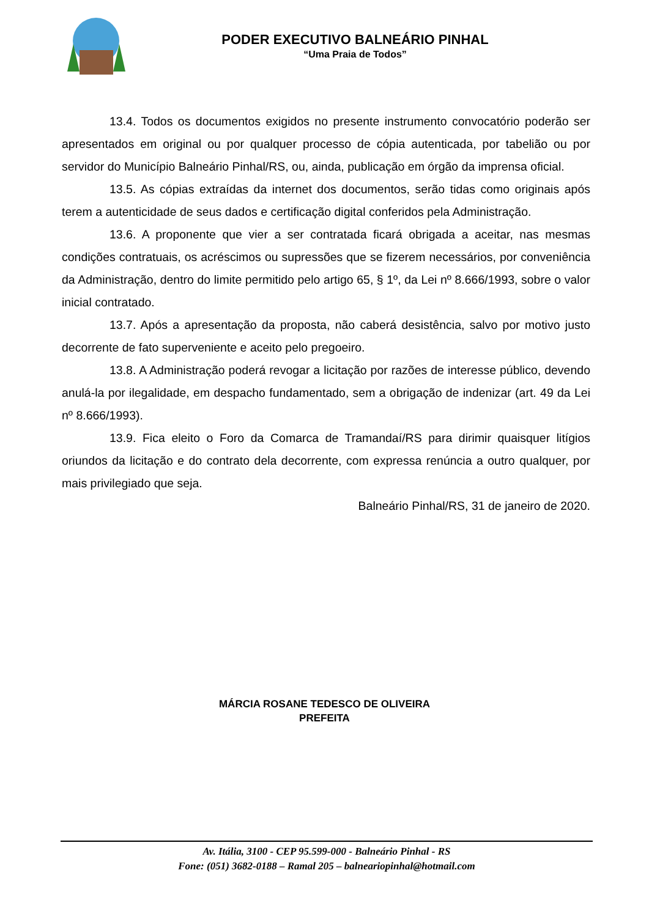PODER EXECUTIVO BALNEÁRIO PINHAL
“Uma Praia de Todos”
13.4. Todos os documentos exigidos no presente instrumento convocatório poderão ser apresentados em original ou por qualquer processo de cópia autenticada, por tabelião ou por servidor do Município Balneário Pinhal/RS, ou, ainda, publicação em órgão da imprensa oficial.
13.5. As cópias extraídas da internet dos documentos, serão tidas como originais após terem a autenticidade de seus dados e certificação digital conferidos pela Administração.
13.6. A proponente que vier a ser contratada ficará obrigada a aceitar, nas mesmas condições contratuais, os acréscimos ou supressões que se fizerem necessários, por conveniência da Administração, dentro do limite permitido pelo artigo 65, § 1º, da Lei nº 8.666/1993, sobre o valor inicial contratado.
13.7. Após a apresentação da proposta, não caberá desistência, salvo por motivo justo decorrente de fato superveniente e aceito pelo pregoeiro.
13.8. A Administração poderá revogar a licitação por razões de interesse público, devendo anulá-la por ilegalidade, em despacho fundamentado, sem a obrigação de indenizar (art. 49 da Lei nº 8.666/1993).
13.9. Fica eleito o Foro da Comarca de Tramandaí/RS para dirimir quaisquer litígios oriundos da licitação e do contrato dela decorrente, com expressa renúncia a outro qualquer, por mais privilegiado que seja.
Balneário Pinhal/RS, 31 de janeiro de 2020.
MÁRCIA ROSANE TEDESCO DE OLIVEIRA
PREFEITA
Av. Itália, 3100 - CEP 95.599-000 - Balneário Pinhal - RS
Fone: (051) 3682-0188 – Ramal 205 – balneariopinhal@hotmail.com